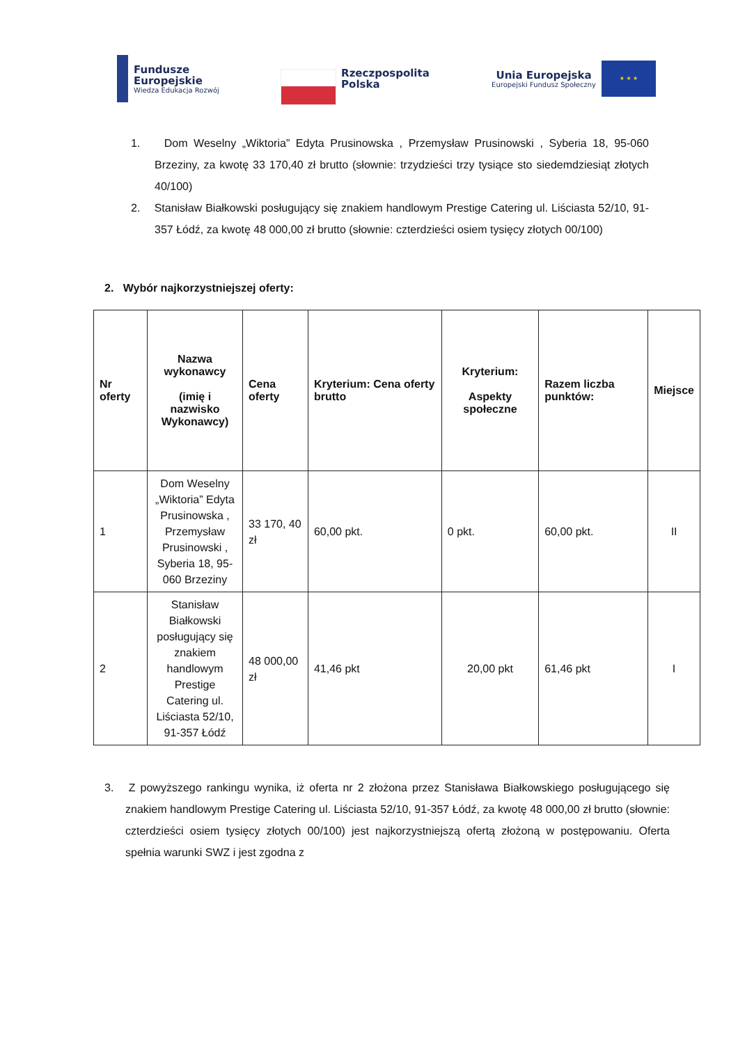Fundusze
Europejskie
Wiedza Edukacja Rozwój
Rzeczpospolita
Polska
Unia Europejska
Europejski Fundusz Społeczny
★ ★ ★
1. Dom Weselny „Wiktoria” Edyta Prusinowska , Przemysław Prusinowski , Syberia 18, 95-060 Brzeziny, za kwotę 33 170,40 zł brutto (słownie: trzydzieści trzy tysiące sto siedemdziesiąt złotych 40/100)
2. Stanisław Białkowski posługujący się znakiem handlowym Prestige Catering ul. Liściasta 52/10, 91-357 Łódź, za kwotę 48 000,00 zł brutto (słownie: czterdzieści osiem tysięcy złotych 00/100)
2. Wybór najkorzystniejszej oferty:
| Nr oferty | Nazwa wykonawcy (imię i nazwisko Wykonawcy) | Cena oferty | Kryterium: Cena oferty brutto | Kryterium: Aspekty społeczne | Razem liczba punktów: | Miejsce |
| --- | --- | --- | --- | --- | --- | --- |
| 1 | Dom Weselny „Wiktoria” Edyta Prusinowska , Przemysław Prusinowski , Syberia 18, 95-060 Brzeziny | 33 170, 40 zł | 60,00 pkt. | 0 pkt. | 60,00 pkt. | II |
| 2 | Stanisław Białkowski posługujący się znakiem handlowym Prestige Catering ul. Liściasta 52/10, 91-357 Łódź | 48 000,00 zł | 41,46 pkt | 20,00 pkt | 61,46 pkt | I |
3. Z powyższego rankingu wynika, iż oferta nr 2 złożona przez Stanisława Białkowskiego posługującego się znakiem handlowym Prestige Catering ul. Liściasta 52/10, 91-357 Łódź, za kwotę 48 000,00 zł brutto (słownie: czterdzieści osiem tysięcy złotych 00/100) jest najkorzystniejszą ofertą złożoną w postępowaniu. Oferta spełnia warunki SWZ i jest zgodna z